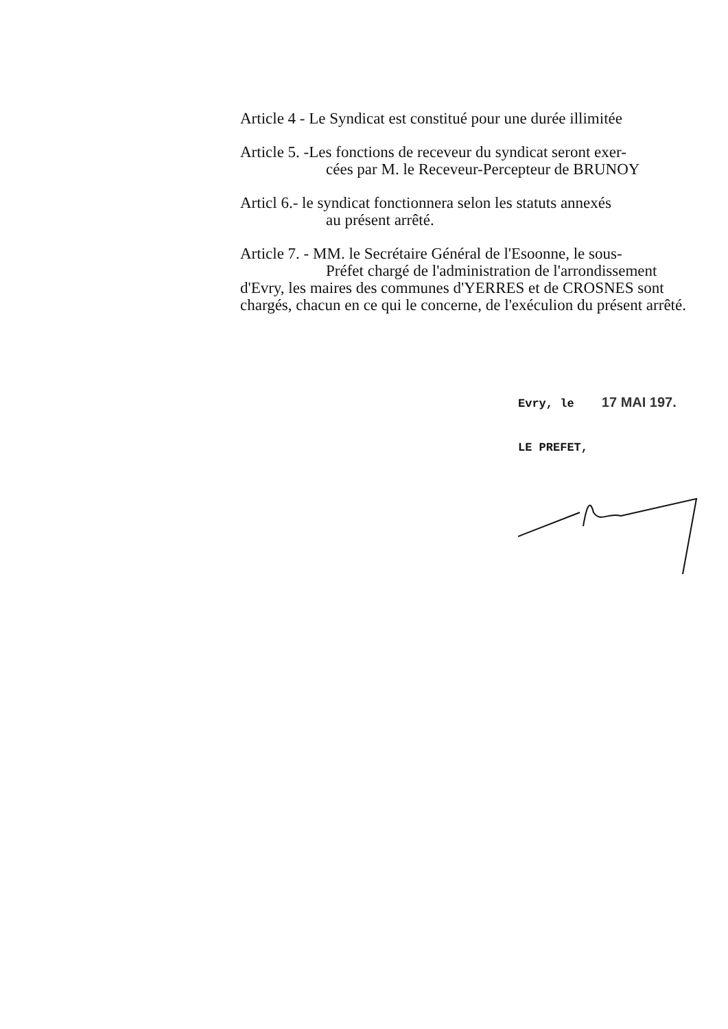Article 4 - Le Syndicat est constitué pour une durée illimitée
Article 5. -Les fonctions de receveur du syndicat seront exer-
cées par M. le Receveur-Percepteur de BRUNOY
Articl 6.- le syndicat fonctionnera selon les statuts annexés
au présent arrêté.
Article 7. - MM. le Secrétaire Général de l'Esoonne, le sous-
Préfet chargé de l'administration de l'arrondissement
d'Evry, les maires des communes d'YERRES et de CROSNES sont chargés, chacun en ce qui le concerne, de l'exéculion du présent arrêté.
Evry, le 17 MAI 197.
LE PREFET,